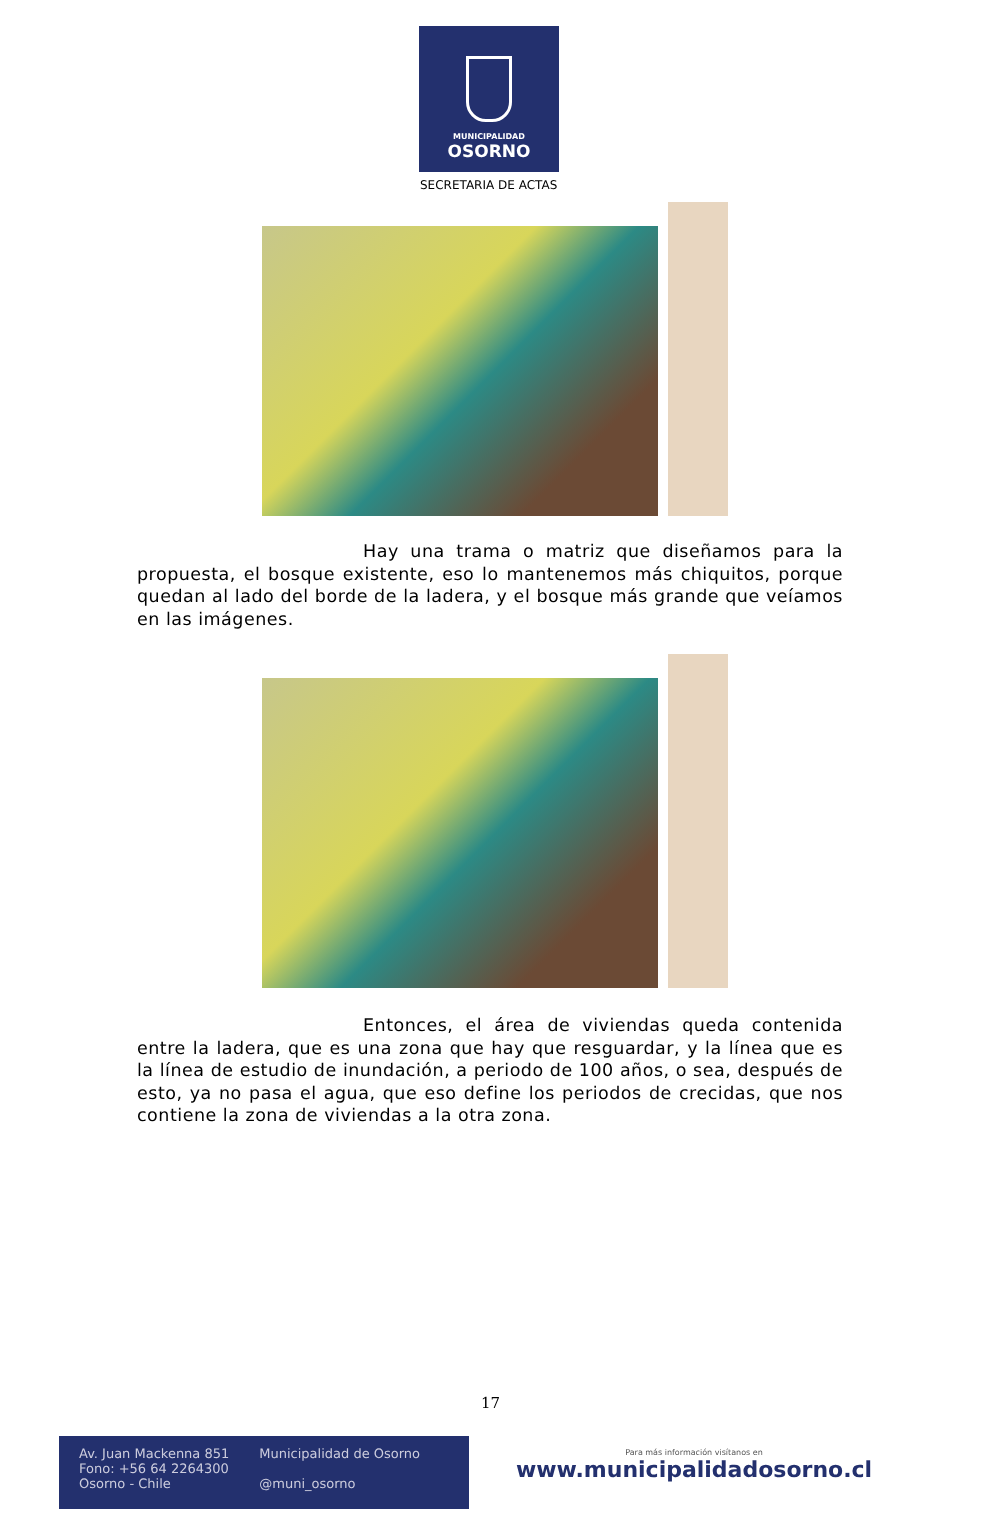MUNICIPALIDAD
OSORNO
SECRETARIA DE ACTAS
Hay una trama o matriz que diseñamos para la propuesta, el bosque existente, eso lo mantenemos más chiquitos, porque quedan al lado del borde de la ladera, y el bosque más grande que veíamos en las imágenes.
Entonces, el área de viviendas queda contenida entre la ladera, que es una zona que hay que resguardar, y la línea que es la línea de estudio de inundación, a periodo de 100 años, o sea, después de esto, ya no pasa el agua, que eso define los periodos de crecidas, que nos contiene la zona de viviendas a la otra zona.
17
Av. Juan Mackenna 851
Fono: +56 64 2264300
Osorno - Chile
Municipalidad de Osorno
@muni_osorno
Para más información visítanos en
www.municipalidadosorno.cl